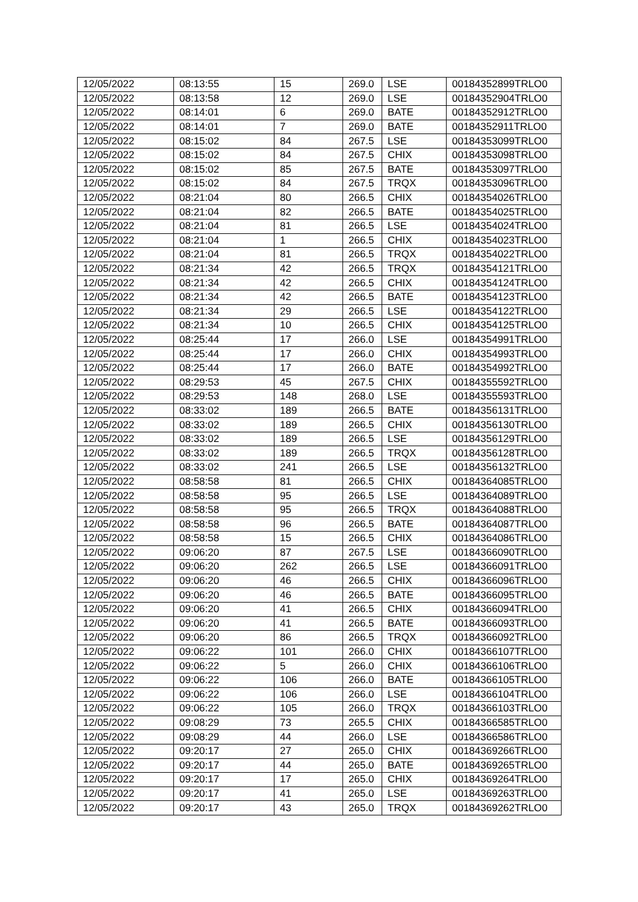| 12/05/2022 | 08:13:55 | 15 | 269.0 | LSE | 00184352899TRLO0 |
| 12/05/2022 | 08:13:58 | 12 | 269.0 | LSE | 00184352904TRLO0 |
| 12/05/2022 | 08:14:01 | 6 | 269.0 | BATE | 00184352912TRLO0 |
| 12/05/2022 | 08:14:01 | 7 | 269.0 | BATE | 00184352911TRLO0 |
| 12/05/2022 | 08:15:02 | 84 | 267.5 | LSE | 00184353099TRLO0 |
| 12/05/2022 | 08:15:02 | 84 | 267.5 | CHIX | 00184353098TRLO0 |
| 12/05/2022 | 08:15:02 | 85 | 267.5 | BATE | 00184353097TRLO0 |
| 12/05/2022 | 08:15:02 | 84 | 267.5 | TRQX | 00184353096TRLO0 |
| 12/05/2022 | 08:21:04 | 80 | 266.5 | CHIX | 00184354026TRLO0 |
| 12/05/2022 | 08:21:04 | 82 | 266.5 | BATE | 00184354025TRLO0 |
| 12/05/2022 | 08:21:04 | 81 | 266.5 | LSE | 00184354024TRLO0 |
| 12/05/2022 | 08:21:04 | 1 | 266.5 | CHIX | 00184354023TRLO0 |
| 12/05/2022 | 08:21:04 | 81 | 266.5 | TRQX | 00184354022TRLO0 |
| 12/05/2022 | 08:21:34 | 42 | 266.5 | TRQX | 00184354121TRLO0 |
| 12/05/2022 | 08:21:34 | 42 | 266.5 | CHIX | 00184354124TRLO0 |
| 12/05/2022 | 08:21:34 | 42 | 266.5 | BATE | 00184354123TRLO0 |
| 12/05/2022 | 08:21:34 | 29 | 266.5 | LSE | 00184354122TRLO0 |
| 12/05/2022 | 08:21:34 | 10 | 266.5 | CHIX | 00184354125TRLO0 |
| 12/05/2022 | 08:25:44 | 17 | 266.0 | LSE | 00184354991TRLO0 |
| 12/05/2022 | 08:25:44 | 17 | 266.0 | CHIX | 00184354993TRLO0 |
| 12/05/2022 | 08:25:44 | 17 | 266.0 | BATE | 00184354992TRLO0 |
| 12/05/2022 | 08:29:53 | 45 | 267.5 | CHIX | 00184355592TRLO0 |
| 12/05/2022 | 08:29:53 | 148 | 268.0 | LSE | 00184355593TRLO0 |
| 12/05/2022 | 08:33:02 | 189 | 266.5 | BATE | 00184356131TRLO0 |
| 12/05/2022 | 08:33:02 | 189 | 266.5 | CHIX | 00184356130TRLO0 |
| 12/05/2022 | 08:33:02 | 189 | 266.5 | LSE | 00184356129TRLO0 |
| 12/05/2022 | 08:33:02 | 189 | 266.5 | TRQX | 00184356128TRLO0 |
| 12/05/2022 | 08:33:02 | 241 | 266.5 | LSE | 00184356132TRLO0 |
| 12/05/2022 | 08:58:58 | 81 | 266.5 | CHIX | 00184364085TRLO0 |
| 12/05/2022 | 08:58:58 | 95 | 266.5 | LSE | 00184364089TRLO0 |
| 12/05/2022 | 08:58:58 | 95 | 266.5 | TRQX | 00184364088TRLO0 |
| 12/05/2022 | 08:58:58 | 96 | 266.5 | BATE | 00184364087TRLO0 |
| 12/05/2022 | 08:58:58 | 15 | 266.5 | CHIX | 00184364086TRLO0 |
| 12/05/2022 | 09:06:20 | 87 | 267.5 | LSE | 00184366090TRLO0 |
| 12/05/2022 | 09:06:20 | 262 | 266.5 | LSE | 00184366091TRLO0 |
| 12/05/2022 | 09:06:20 | 46 | 266.5 | CHIX | 00184366096TRLO0 |
| 12/05/2022 | 09:06:20 | 46 | 266.5 | BATE | 00184366095TRLO0 |
| 12/05/2022 | 09:06:20 | 41 | 266.5 | CHIX | 00184366094TRLO0 |
| 12/05/2022 | 09:06:20 | 41 | 266.5 | BATE | 00184366093TRLO0 |
| 12/05/2022 | 09:06:20 | 86 | 266.5 | TRQX | 00184366092TRLO0 |
| 12/05/2022 | 09:06:22 | 101 | 266.0 | CHIX | 00184366107TRLO0 |
| 12/05/2022 | 09:06:22 | 5 | 266.0 | CHIX | 00184366106TRLO0 |
| 12/05/2022 | 09:06:22 | 106 | 266.0 | BATE | 00184366105TRLO0 |
| 12/05/2022 | 09:06:22 | 106 | 266.0 | LSE | 00184366104TRLO0 |
| 12/05/2022 | 09:06:22 | 105 | 266.0 | TRQX | 00184366103TRLO0 |
| 12/05/2022 | 09:08:29 | 73 | 265.5 | CHIX | 00184366585TRLO0 |
| 12/05/2022 | 09:08:29 | 44 | 266.0 | LSE | 00184366586TRLO0 |
| 12/05/2022 | 09:20:17 | 27 | 265.0 | CHIX | 00184369266TRLO0 |
| 12/05/2022 | 09:20:17 | 44 | 265.0 | BATE | 00184369265TRLO0 |
| 12/05/2022 | 09:20:17 | 17 | 265.0 | CHIX | 00184369264TRLO0 |
| 12/05/2022 | 09:20:17 | 41 | 265.0 | LSE | 00184369263TRLO0 |
| 12/05/2022 | 09:20:17 | 43 | 265.0 | TRQX | 00184369262TRLO0 |